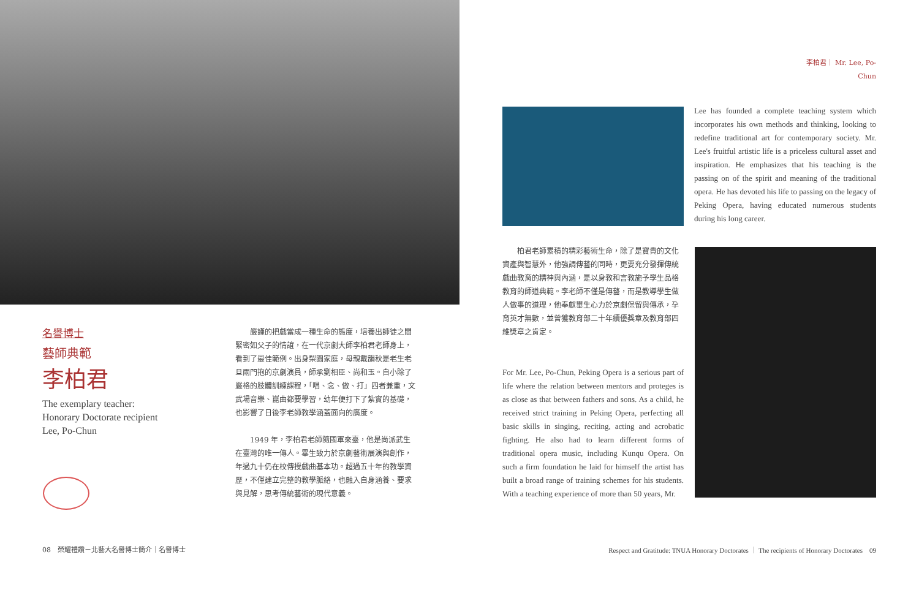李柏君｜ Mr. Lee, Po-Chun
Lee has founded a complete teaching system which incorporates his own methods and thinking, looking to redefine traditional art for contemporary society. Mr. Lee's fruitful artistic life is a priceless cultural asset and inspiration. He emphasizes that his teaching is the passing on of the spirit and meaning of the traditional opera. He has devoted his life to passing on the legacy of Peking Opera, having educated numerous students during his long career.
柏君老師累積的精彩藝術生命，除了是寶貴的文化資產與智慧外，他強調傳藝的同時，更要充分發揮傳統戲曲教育的精神與內涵，是以身教和言教施予學生品格教育的師道典範。李老師不僅是傳藝，而是教導學生做人做事的道理，他奉獻畢生心力於京劇保留與傳承，孕育英才無數，並曾獲教育部二十年續優獎章及教育部四維獎章之肯定。
For Mr. Lee, Po-Chun, Peking Opera is a serious part of life where the relation between mentors and proteges is as close as that between fathers and sons. As a child, he received strict training in Peking Opera, perfecting all basic skills in singing, reciting, acting and acrobatic fighting. He also had to learn different forms of traditional opera music, including Kunqu Opera. On such a firm foundation he laid for himself the artist has built a broad range of training schemes for his students. With a teaching experience of more than 50 years, Mr.
名譽博士
藝師典範
李柏君
The exemplary teacher:
Honorary Doctorate recipient
Lee, Po-Chun
嚴謹的把戲當成一種生命的態度，培養出師徒之間緊密如父子的情誼，在一代京劇大師李柏君老師身上，看到了最佳範例。出身梨園家庭，母親戴韻秋是老生老旦兩門抱的京劇演員，師承劉相臣、尚和玉。自小除了嚴格的肢體訓練課程，「唱、念、做、打」四者兼重，文武場音樂、崑曲都要學習，幼年便打下了紮實的基礎，也影響了日後李老師教學涵蓋面向的廣度。
1949 年，李柏君老師隨國軍來臺，他是尚派武生在臺灣的唯一傳人。畢生致力於京劇藝術展演與創作，年過九十仍在校傳授戲曲基本功。超過五十年的教學資歷，不僅建立完整的教學脈絡，也融入自身涵養、要求與見解，思考傳統藝術的現代意義。
08　榮耀禮讚－北藝大名譽博士簡介｜名譽博士
Respect and Gratitude: TNUA Honorary Doctorates ｜ The recipients of Honorary Doctorates　09